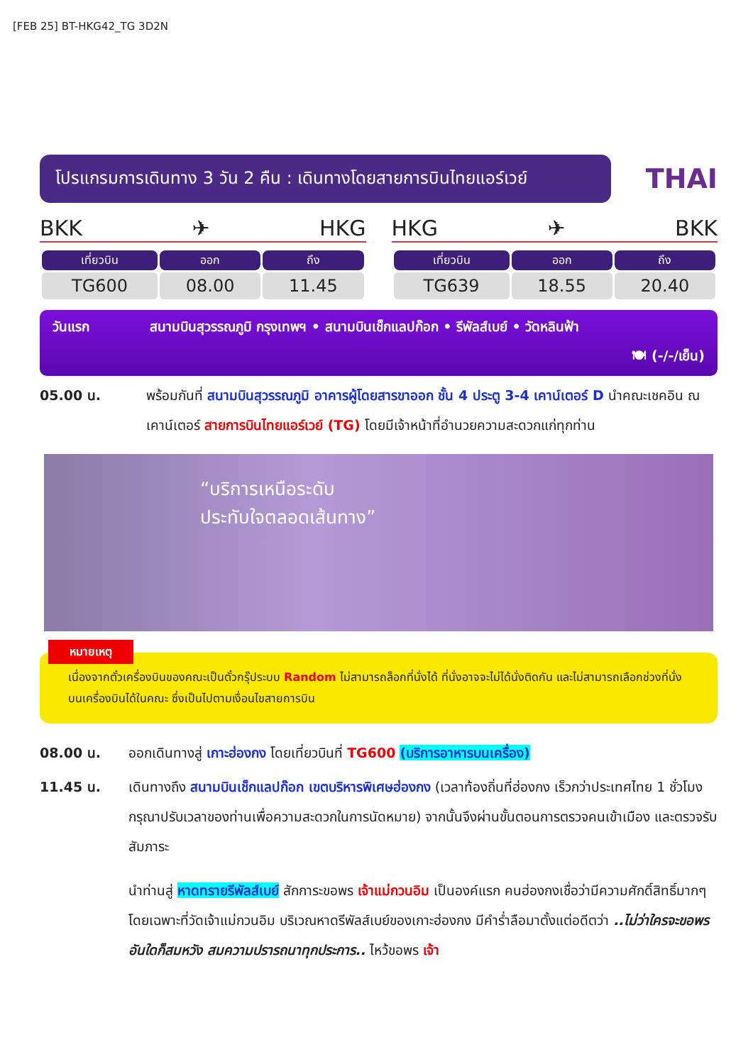[FEB 25] BT-HKG42_TG 3D2N
โปรแกรมการเดินทาง 3 วัน 2 คืน : เดินทางโดยสายการบินไทยแอร์เวย์
THAI
BKK ✈ HKG
| เที่ยวบิน | ออก | ถึง |
| --- | --- | --- |
| TG600 | 08.00 | 11.45 |
HKG ✈ BKK
| เที่ยวบิน | ออก | ถึง |
| --- | --- | --- |
| TG639 | 18.55 | 20.40 |
วันแรก สนามบินสุวรรณภูมิ กรุงเทพฯ • สนามบินเช็กแลปก๊อก • รีพัลส์เบย์ • วัดหลินฟ้า
🍽 (-/-/เย็น)
05.00 น. พร้อมกันที่ สนามบินสุวรรณภูมิ อาคารผู้โดยสารขาออก ชั้น 4 ประตู 3-4 เคาน์เตอร์ D นำคณะเชคอิน ณ เคาน์เตอร์ สายการบินไทยแอร์เวย์ (TG) โดยมีเจ้าหน้าที่อำนวยความสะดวกแก่ทุกท่าน
“บริการเหนือระดับ
ประทับใจตลอดเส้นทาง”
หมายเหตุ
เนื่องจากตั๋วเครื่องบินของคณะเป็นตั๋วกรุ๊ประบบ Random ไม่สามารถล็อกที่นั่งได้ ที่นั่งอาจจะไม่ได้นั่งติดกัน และไม่สามารถเลือกช่วงที่นั่งบนเครื่องบินได้ในคณะ ซึ่งเป็นไปตามเงื่อนไขสายการบิน
08.00 น. ออกเดินทางสู่ เกาะฮ่องกง โดยเที่ยวบินที่ TG600 (บริการอาหารบนเครื่อง)
11.45 น. เดินทางถึง สนามบินเช็กแลปก๊อก เขตบริหารพิเศษฮ่องกง (เวลาท้องถิ่นที่ฮ่องกง เร็วกว่าประเทศไทย 1 ชั่วโมง กรุณาปรับเวลาของท่านเพื่อความสะดวกในการนัดหมาย) จากนั้นจึงผ่านขั้นตอนการตรวจคนเข้าเมือง และตรวจรับสัมภาระ
นำท่านสู่ หาดทรายรีพัลส์เบย์ สักการะขอพร เจ้าแม่กวนอิม เป็นองค์แรก คนฮ่องกงเชื่อว่ามีความศักดิ์สิทธิ์มากๆ โดยเฉพาะที่วัดเจ้าแม่กวนอิม บริเวณหาดรีพัลส์เบย์ของเกาะฮ่องกง มีคำร่ำลือมาตั้งแต่อดีตว่า ..ไม่ว่าใครจะขอพรอันใดก็สมหวัง สมความปรารถนาทุกประการ.. ไหว้ขอพร เจ้า